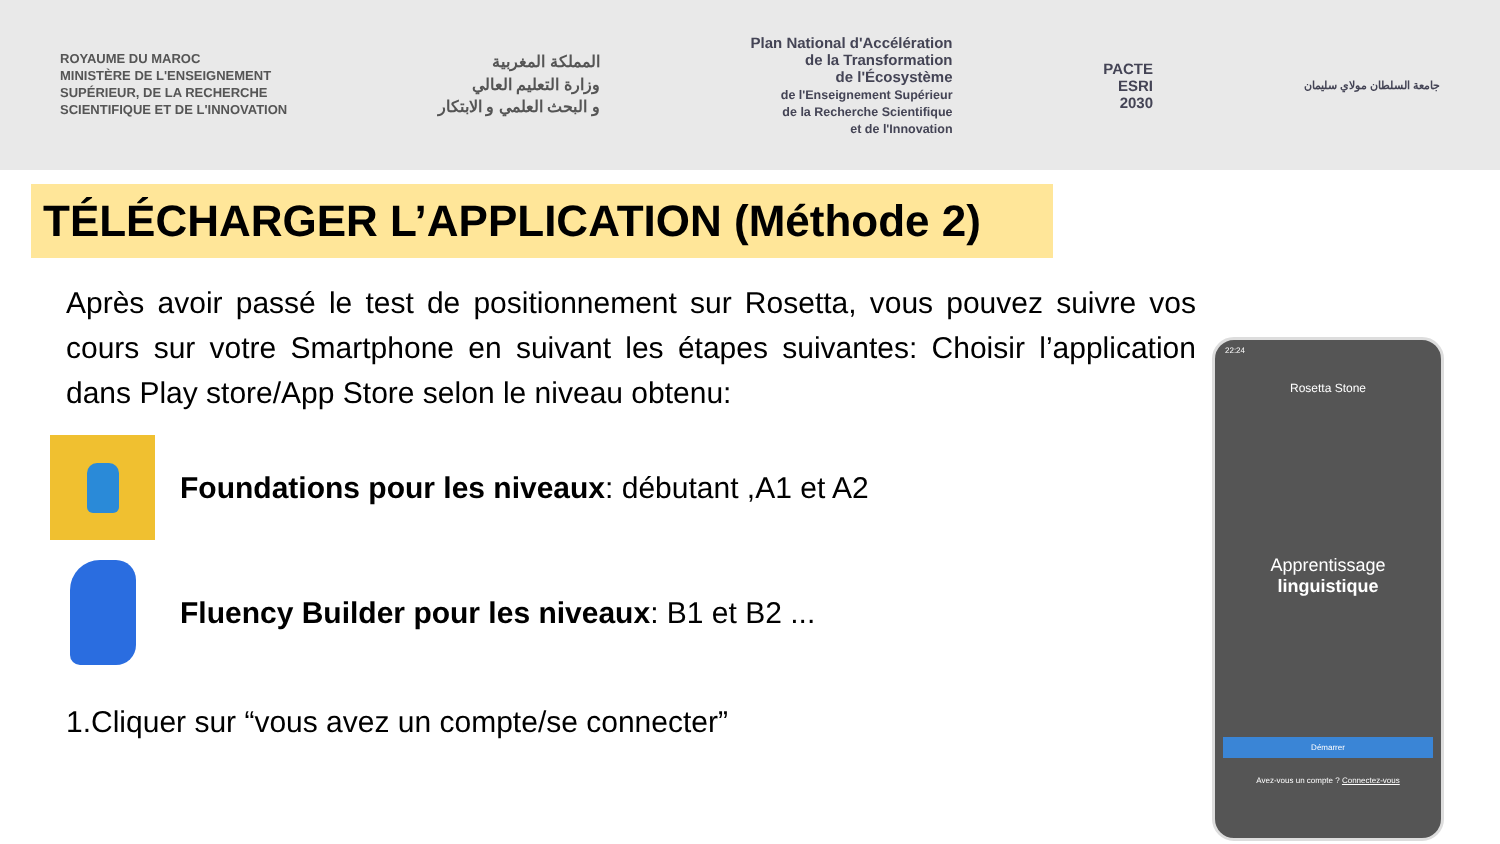ROYAUME DU MAROC
MINISTÈRE DE L'ENSEIGNEMENT
SUPÉRIEUR, DE LA RECHERCHE
SCIENTIFIQUE ET DE L'INNOVATION
المملكة المغربية
وزارة التعليم العالي
و البحث العلمي و الابتكار
Plan National d'Accélération
de la Transformation
de l'Écosystème
de l'Enseignement Supérieur
de la Recherche Scientifique
et de l'Innovation
PACTE
ESRI
2030
جامعة السلطان مولاي سليمان
TÉLÉCHARGER L’APPLICATION (Méthode 2)
Après avoir passé le test de positionnement sur Rosetta, vous pouvez suivre vos cours sur votre Smartphone en suivant les étapes suivantes: Choisir l’application dans Play store/App Store selon le niveau obtenu:
Foundations pour les niveaux: débutant ,A1 et A2
Fluency Builder pour les niveaux: B1 et B2 ...
1.Cliquer sur “vous avez un compte/se connecter”
22:24
Rosetta Stone
Apprentissage
linguistique
Démarrer
Avez-vous un compte ? Connectez-vous